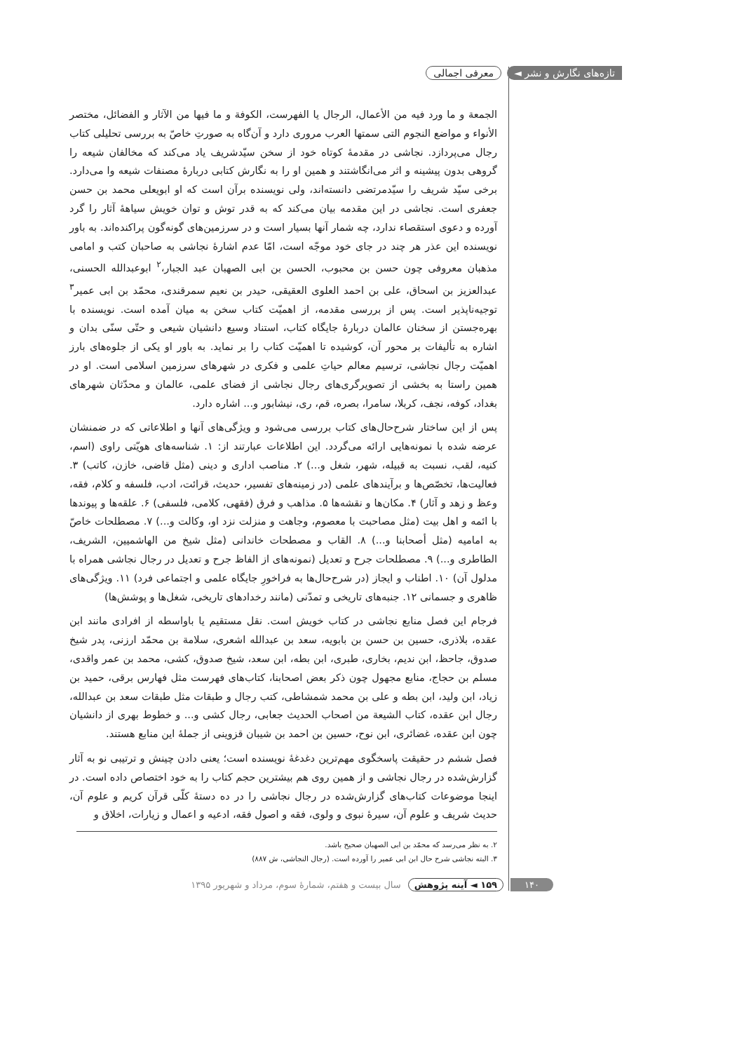تازه‌های نگارش و نشر ◄ معرفی اجمالی
الجمعة و ما ورد فیه من الأعمال، الرجال یا الفهرست، الکوفة و ما فیها من الآثار و الفضائل، مختصر الأنواء و مواضع النجوم التی سمتها العرب مروری دارد و آن‌گاه به صورتِ خاصّ به بررسی تحلیلی کتاب رجال می‌پردازد. نجاشی در مقدمهٔ کوتاه خود از سخن سیّدشریف یاد می‌کند که مخالفان شیعه را گروهی بدون پیشینه و اثر می‌انگاشتند و همین او را به نگارش کتابی دربارهٔ مصنفات شیعه وا می‌دارد. برخی سیّد شریف را سیّدمرتضی دانسته‌اند، ولی نویسنده برآن است که او ابویعلی محمد بن حسن جعفری است. نجاشی در این مقدمه بیان می‌کند که به قدر توش و توان خویش سیاههٔ آثار را گرد آورده و دعوی استقصاء ندارد، چه شمار آنها بسیار است و در سرزمین‌های گونه‌گون پراکنده‌اند. به باور نویسنده این عذر هر چند در جای خود موجّه است، امّا عدم اشارهٔ نجاشی به صاحبان کتب و امامی مذهبان معروفی چون حسن بن محبوب، الحسن بن ابی الصهبان عبد الجبار،<sup>۲</sup> ابوعبدالله الحسنی، عبدالعزیز بن اسحاق، علی بن احمد العلوی العقیقی، حیدر بن نعیم سمرقندی، محمّد بن ابی عمیر<sup>۳</sup> توجیه‌ناپذیر است. پس از بررسی مقدمه، از اهمیّت کتاب سخن به میان آمده است. نویسنده با بهره‌جستن از سخنان عالمان دربارهٔ جایگاه کتاب، استناد وسیع دانشیان شیعی و حتّی سنّی بدان و اشاره به تألیفات بر محور آن، کوشیده تا اهمیّت کتاب را بر نماید. به باور او یکی از جلوه‌های بارز اهمیّت رجال نجاشی، ترسیم معالم حیاتِ علمی و فکری در شهرهای سرزمین اسلامی است. او در همین راستا به بخشی از تصویرگری‌های رجال نجاشی از فضای علمی، عالمان و محدّثان شهرهای بغداد، کوفه، نجف، کربلا، سامرا، بصره، قم، ری، نیشابور و... اشاره دارد.
پس از این ساختار شرح‌حال‌های کتاب بررسی می‌شود و ویژگی‌های آنها و اطلاعاتی که در ضمنشان عرضه شده با نمونه‌هایی ارائه می‌گردد. این اطلاعات عبارتند از: ۱. شناسه‌های هویّتی راوی (اسم، کنیه، لقب، نسبت به قبیله، شهر، شغل و...) ۲. مناصب اداری و دینی (مثل قاضی، خازن، کاتب) ۳. فعالیت‌ها، تخصّص‌ها و برآیندهای علمی (در زمینه‌های تفسیر، حدیث، قرائت، ادب، فلسفه و کلام، فقه، وعظ و زهد و آثار) ۴. مکان‌ها و نقشه‌ها ۵. مذاهب و فرق (فقهی، کلامی، فلسفی) ۶. علقه‌ها و پیوندها با ائمه و اهل بیت (مثل مصاحبت با معصوم، وجاهت و منزلت نزد او، وکالت و...) ۷. مصطلحات خاصّ به امامیه (مثل أصحابنا و...) ۸. القاب و مصطحات خاندانی (مثل شیخ من الهاشمیین، الشریف، الطاطری و...) ۹. مصطلحات جرح و تعدیل (نمونه‌های از الفاظ جرح و تعدیل در رجال نجاشی همراه با مدلول آن) ۱۰. اطناب و ایجاز (در شرح‌حال‌ها به فراخورِ جایگاه علمی و اجتماعی فرد) ۱۱. ویژگی‌های ظاهری و جسمانی ۱۲. جنبه‌های تاریخی و تمدّنی (مانند رخدادهای تاریخی، شغل‌ها و پوشش‌ها)
فرجام این فصل منابع نجاشی در کتاب خویش است. نقل مستقیم یا باواسطه از افرادی مانند ابن عقده، بلاذری، حسین بن حسن بن بابویه، سعد بن عبدالله اشعری، سلامة بن محمّد ارزنی، پدر شیخ صدوق، جاحظ، ابن ندیم، بخاری، طبری، ابن بطه، ابن سعد، شیخ صدوق، کشی، محمد بن عمر واقدی، مسلم بن حجاج، منابع مجهول چون ذکر بعض اصحابنا، کتاب‌های فهرست مثل فهارس برقی، حمید بن زیاد، ابن ولید، ابن بطه و علی بن محمد شمشاطی، کتب رجال و طبقات مثل طبقات سعد بن عبدالله، رجال ابن عقده، کتاب الشیعة من اصحاب الحدیث جعابی، رجال کشی و... و خطوط بهری از دانشیان چون ابن عقده، غضائری، ابن نوح، حسین بن احمد بن شیبان قزوینی از جملهٔ این منابع هستند.
فصل ششم در حقیقت پاسخگوی مهم‌ترین دغدغهٔ نویسنده است؛ یعنی دادن چینش و ترتیبی نو به آثار گزارش‌شده در رجال نجاشی و از همین روی هم بیشترین حجم کتاب را به خود اختصاص داده است. در اینجا موضوعات کتاب‌های گزارش‌شده در رجال نجاشی را در ده دستهٔ کلّی قرآن کریم و علوم آن، حدیث شریف و علوم آن، سیرهٔ نبوی و ولوی، فقه و اصول فقه، ادعیه و اعمال و زیارات، اخلاق و
۲. به نظر می‌رسد که محمّد بن ابی الصهبان صحیح باشد.
۳. البته نجاشی شرح حال ابن ابی عمیر را آورده است. (رجال النجاشی، ش ۸۸۷)
۱۴۰ ۱۵۹ ◄ آینه پژوهش سال بیست و هفتم، شمارهٔ سوم، مرداد و شهریور ۱۳۹۵